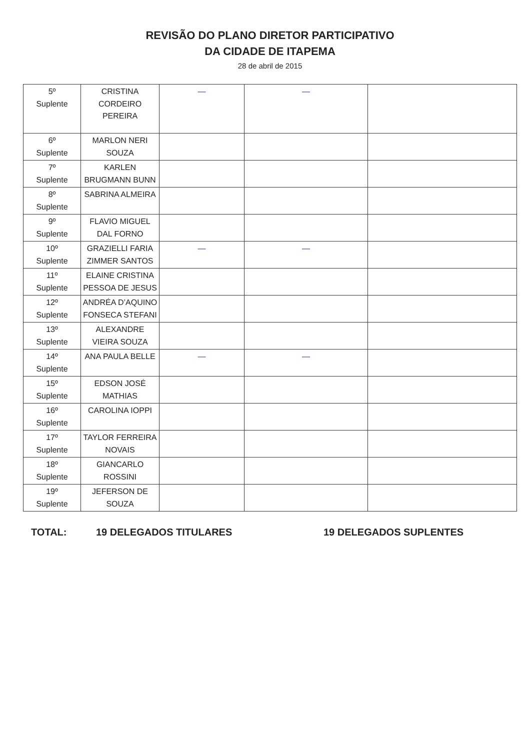REVISÃO DO PLANO DIRETOR PARTICIPATIVO
DA CIDADE DE ITAPEMA
28 de abril de 2015
| 5º Suplente | CRISTINA CORDEIRO PEREIRA | — | — | |
| 6º Suplente | MARLON NERI SOUZA | | | |
| 7º Suplente | KARLEN BRUGMANN BUNN | | | |
| 8º Suplente | SABRINA ALMEIRA | | | |
| 9º Suplente | FLAVIO MIGUEL DAL FORNO | | | |
| 10º Suplente | GRAZIELLI FARIA ZIMMER SANTOS | — | — | |
| 11º Suplente | ELAINE CRISTINA PESSOA DE JESUS | | | |
| 12º Suplente | ANDRÉA D’AQUINO FONSECA STEFANI | | | |
| 13º Suplente | ALEXANDRE VIEIRA SOUZA | | | |
| 14º Suplente | ANA PAULA BELLE | — | — | |
| 15º Suplente | EDSON JOSÉ MATHIAS | | | |
| 16º Suplente | CAROLINA IOPPI | | | |
| 17º Suplente | TAYLOR FERREIRA NOVAIS | | | |
| 18º Suplente | GIANCARLO ROSSINI | | | |
| 19º Suplente | JEFERSON DE SOUZA | | | |
TOTAL: 19 DELEGADOS TITULARES 19 DELEGADOS SUPLENTES